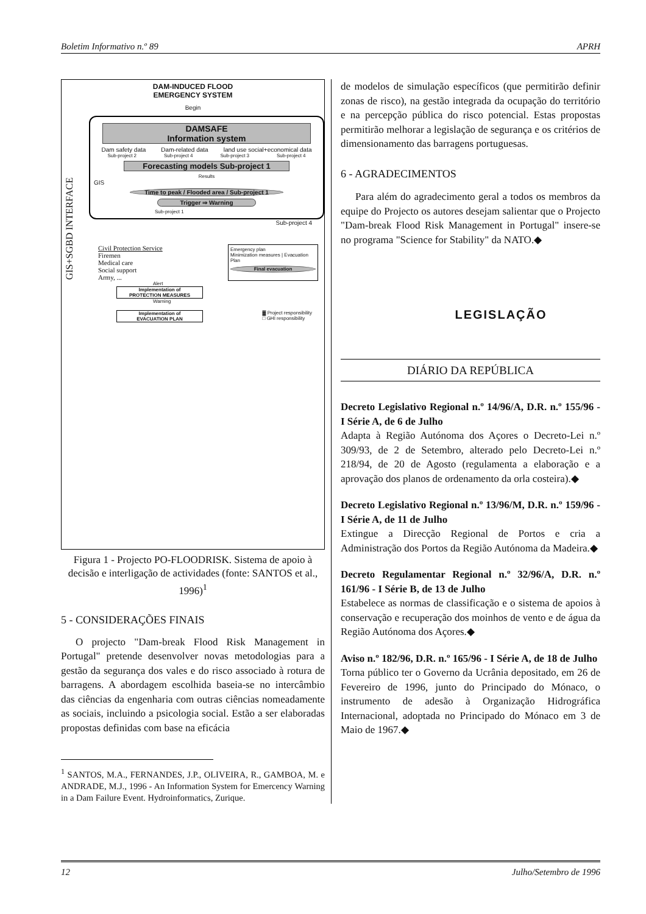Boletim Informativo n.º 89 APRH
GIS+SGBD INTERFACE
DAM-INDUCED FLOOD
EMERGENCY SYSTEM
Begin
DAMSAFE
Information system
Dam safety data Dam-related data land use social+economical data
Sub-project 2 Sub-project 4 Sub-project 3 Sub-project 4
Forecasting models Sub-project 1
Results
GIS
Time to peak / Flooded area / Sub-project 1
Trigger ⇒ Warning
Sub-project 1
Sub-project 4
Civil Protection Service
Firemen
Medical care
Social support
Army, ...
Emergency plan
Minimization measures | Evacuation Plan
Final evacuation
Alert
Implementation of
PROTECTION MEASURES
Warning
Implementation of
EVACUATION PLAN
▓ Project responsibility
□ GHI responsibility
Figura 1 - Projecto PO-FLOODRISK. Sistema de apoio à decisão e interligação de actividades (fonte: SANTOS et al., 1996)<sup>1</sup>
5 - CONSIDERAÇÕES FINAIS
O projecto "Dam-break Flood Risk Management in Portugal" pretende desenvolver novas metodologias para a gestão da segurança dos vales e do risco associado à rotura de barragens. A abordagem escolhida baseia-se no intercâmbio das ciências da engenharia com outras ciências nomeadamente as sociais, incluindo a psicologia social. Estão a ser elaboradas propostas definidas com base na eficácia
<sup>1</sup> SANTOS, M.A., FERNANDES, J.P., OLIVEIRA, R., GAMBOA, M. e ANDRADE, M.J., 1996 - An Information System for Emercency Warning in a Dam Failure Event. Hydroinformatics, Zurique.
de modelos de simulação específicos (que permitirão definir zonas de risco), na gestão integrada da ocupação do território e na percepção pública do risco potencial. Estas propostas permitirão melhorar a legislação de segurança e os critérios de dimensionamento das barragens portuguesas.
6 - AGRADECIMENTOS
Para além do agradecimento geral a todos os membros da equipe do Projecto os autores desejam salientar que o Projecto "Dam-break Flood Risk Management in Portugal" insere-se no programa "Science for Stability" da NATO.◆
LEGISLAÇÃO
DIÁRIO DA REPÚBLICA
Decreto Legislativo Regional n.º 14/96/A, D.R. n.º 155/96 - I Série A, de 6 de Julho
Adapta à Região Autónoma dos Açores o Decreto-Lei n.º 309/93, de 2 de Setembro, alterado pelo Decreto-Lei n.º 218/94, de 20 de Agosto (regulamenta a elaboração e a aprovação dos planos de ordenamento da orla costeira).◆
Decreto Legislativo Regional n.º 13/96/M, D.R. n.º 159/96 - I Série A, de 11 de Julho
Extingue a Direcção Regional de Portos e cria a Administração dos Portos da Região Autónoma da Madeira.◆
Decreto Regulamentar Regional n.º 32/96/A, D.R. n.º 161/96 - I Série B, de 13 de Julho
Estabelece as normas de classificação e o sistema de apoios à conservação e recuperação dos moinhos de vento e de água da Região Autónoma dos Açores.◆
Aviso n.º 182/96, D.R. n.º 165/96 - I Série A, de 18 de Julho
Torna público ter o Governo da Ucrânia depositado, em 26 de Fevereiro de 1996, junto do Principado do Mónaco, o instrumento de adesão à Organização Hidrográfica Internacional, adoptada no Principado do Mónaco em 3 de Maio de 1967.◆
12 Julho/Setembro de 1996